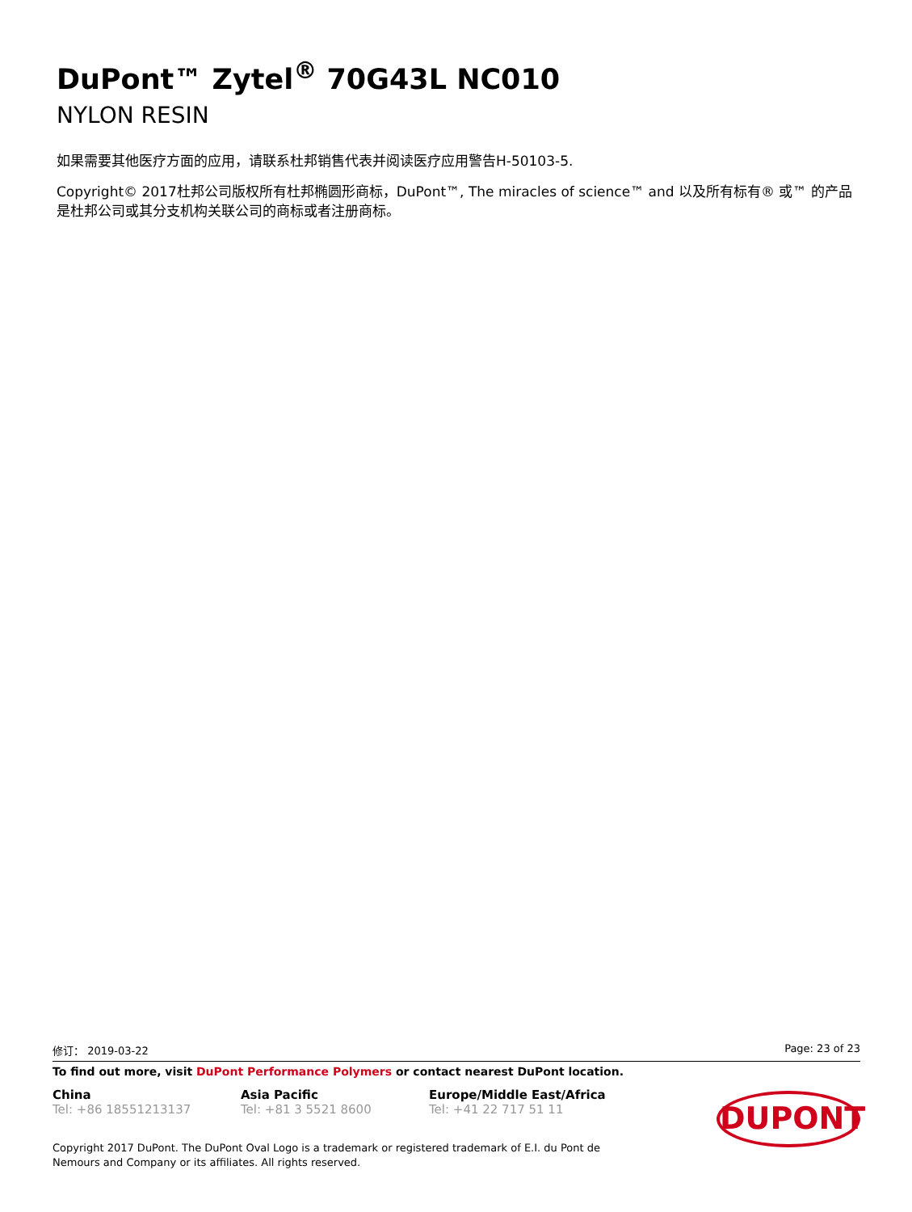DuPont™ Zytel<sup>®</sup> 70G43L NC010
NYLON RESIN
如果需要其他医疗方面的应用，请联系杜邦销售代表并阅读医疗应用警告H-50103-5.
Copyright© 2017杜邦公司版权所有杜邦椭圆形商标，DuPont™, The miracles of science™ and 以及所有标有® 或™ 的产品是杜邦公司或其分支机构关联公司的商标或者注册商标。
修订： 2019-03-22 Page: 23 of 23
To find out more, visit DuPont Performance Polymers or contact nearest DuPont location.
China
Tel: +86 18551213137
Asia Pacific
Tel: +81 3 5521 8600
Europe/Middle East/Africa
Tel: +41 22 717 51 11
DUPONT
Copyright 2017 DuPont. The DuPont Oval Logo is a trademark or registered trademark of E.I. du Pont de Nemours and Company or its affiliates. All rights reserved.